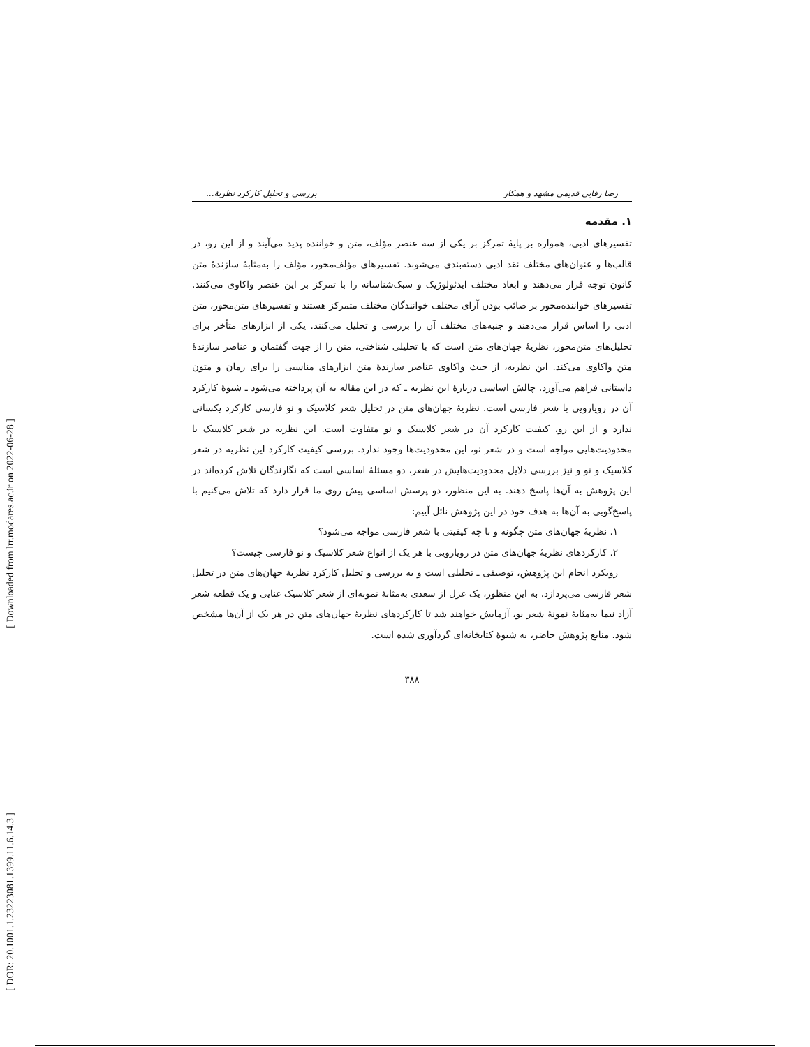[ Downloaded from lrr.modares.ac.ir on 2022-06-28 ]
[ DOR: 20.1001.1.23223081.1399.11.6.14.3 ]
رضا رفایی قدیمی مشهد و همکار بررسی و تحلیل کارکرد نظریهٔ...
۱. مقدمه
تفسیرهای ادبی، همواره بر پایهٔ تمرکز بر یکی از سه عنصر مؤلف، متن و خواننده پدید می‌آیند و از این رو، در قالب‌ها و عنوان‌های مختلف نقد ادبی دسته‌بندی می‌شوند. تفسیرهای مؤلف‌محور، مؤلف را به‌مثابهٔ سازندهٔ متن کانون توجه قرار می‌دهند و ابعاد مختلف ایدئولوژیک و سبک‌شناسانه را با تمرکز بر این عنصر واکاوی می‌کنند. تفسیرهای خواننده‌محور بر صائب بودن آرای مختلف خوانندگان مختلف متمرکز هستند و تفسیرهای متن‌محور، متن ادبی را اساس قرار می‌دهند و جنبه‌های مختلف آن را بررسی و تحلیل می‌کنند. یکی از ابزارهای متأخر برای تحلیل‌های متن‌محور، نظریهٔ جهان‌های متن است که با تحلیلی شناختی، متن را از جهت گفتمان و عناصر سازندهٔ متن واکاوی می‌کند. این نظریه، از حیث واکاوی عناصر سازندهٔ متن ابزارهای مناسبی را برای رمان و متون داستانی فراهم می‌آورد. چالش اساسی دربارهٔ این نظریه ـ که در این مقاله به آن پرداخته می‌شود ـ شیوهٔ کارکرد آن در رویارویی با شعر فارسی است. نظریهٔ جهان‌های متن در تحلیل شعر کلاسیک و نو فارسی کارکرد یکسانی ندارد و از این رو، کیفیت کارکرد آن در شعر کلاسیک و نو متفاوت است. این نظریه در شعر کلاسیک با محدودیت‌هایی مواجه است و در شعر نو، این محدودیت‌ها وجود ندارد. بررسی کیفیت کارکرد این نظریه در شعر کلاسیک و نو و نیز بررسی دلایل محدودیت‌هایش در شعر، دو مسئلهٔ اساسی است که نگارندگان تلاش کرده‌اند در این پژوهش به آن‌ها پاسخ دهند. به این منظور، دو پرسش اساسی پیش روی ما قرار دارد که تلاش می‌کنیم با پاسخ‌گویی به آن‌ها به هدف خود در این پژوهش نائل آییم:
۱. نظریهٔ جهان‌های متن چگونه و با چه کیفیتی با شعر فارسی مواجه می‌شود؟
۲. کارکردهای نظریهٔ جهان‌های متن در رویارویی با هر یک از انواع شعر کلاسیک و نو فارسی چیست؟
رویکرد انجام این پژوهش، توصیفی ـ تحلیلی است و به بررسی و تحلیل کارکرد نظریهٔ جهان‌های متن در تحلیل شعر فارسی می‌پردازد. به این منظور، یک غزل از سعدی به‌مثابهٔ نمونه‌ای از شعر کلاسیک غنایی و یک قطعه شعر آزاد نیما به‌مثابهٔ نمونهٔ شعر نو، آزمایش خواهند شد تا کارکردهای نظریهٔ جهان‌های متن در هر یک از آن‌ها مشخص شود. منابع پژوهش حاضر، به شیوهٔ کتابخانه‌ای گردآوری شده است.
۳۸۸